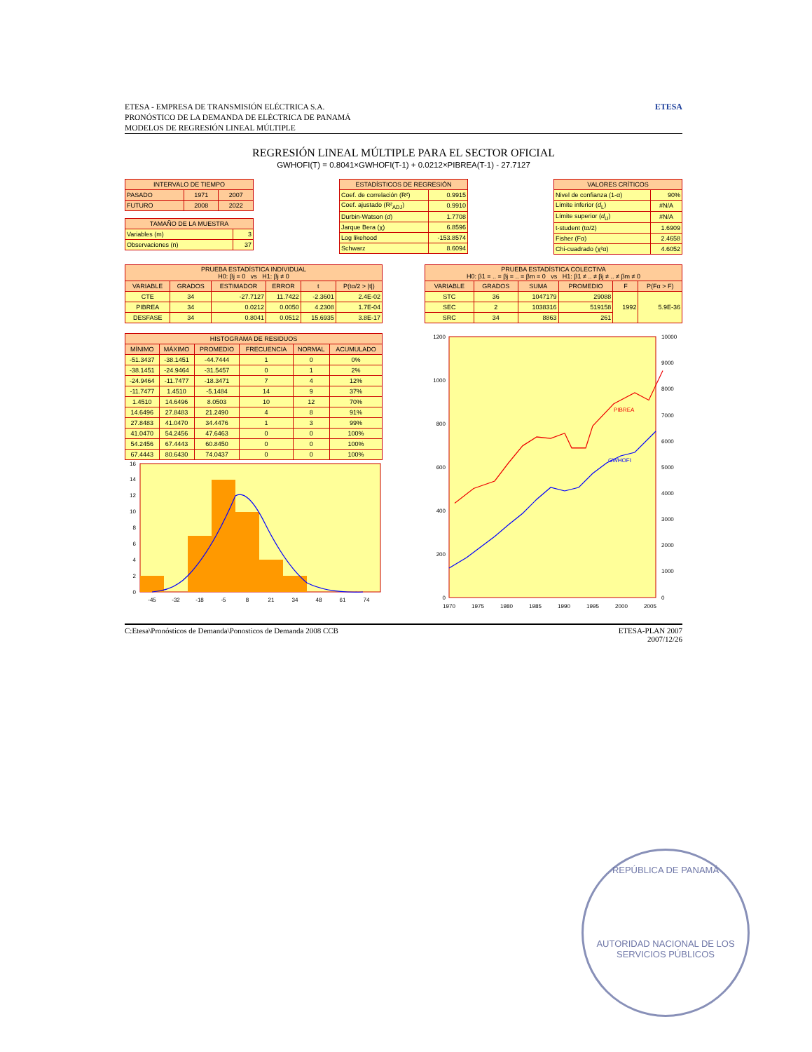ETESA - EMPRESA DE TRANSMISIÓN ELÉCTRICA S.A.
PRONÓSTICO DE LA DEMANDA DE ELÉCTRICA DE PANAMÁ
MODELOS DE REGRESIÓN LINEAL MÚLTIPLE
ETESA
REGRESIÓN LINEAL MÚLTIPLE PARA EL SECTOR OFICIAL
GWHOFI(T) = 0.8041×GWHOFI(T-1) + 0.0212×PIBREA(T-1) - 27.7127
| INTERVALO DE TIEMPO | | |
| --- | --- | --- |
| PASADO | 1971 | 2007 |
| FUTURO | 2008 | 2022 |
| TAMAÑO DE LA MUESTRA | |
| --- | --- |
| Variables (m) | 3 |
| Observaciones (n) | 37 |
| ESTADÍSTICOS DE REGRESIÓN | |
| --- | --- |
| Coef. de correlación (R²) | 0.9915 |
| Coef. ajustado (R²<sub>ADJ</sub>) | 0.9910 |
| Durbin-Watson ( d ) | 1.7708 |
| Jarque Bera (χ) | 6.8596 |
| Log likehood | -153.8574 |
| Schwarz | 8.6094 |
| VALORES CRÍTICOS | |
| --- | --- |
| Nivel de confianza (1-α) | 90% |
| Límite inferior ( d<sub>L</sub>) | #N/A |
| Límite superior ( d<sub>U</sub>) | #N/A |
| t-student (tα/2) | 1.6909 |
| Fisher (Fα) | 2.4658 |
| Chi-cuadrado (χ²α) | 4.6052 |
| PRUEBA ESTADÍSTICA INDIVIDUAL H0: βj = 0 vs H1: βj ≠ 0 | | | | | |
| --- | --- | --- | --- | --- | --- |
| VARIABLE | GRADOS | ESTIMADOR | ERROR | t | P(tα/2 > /t/) |
| CTE | 34 | -27.7127 | 11.7422 | -2.3601 | 2.4E-02 |
| PIBREA | 34 | 0.0212 | 0.0050 | 4.2308 | 1.7E-04 |
| DESFASE | 34 | 0.8041 | 0.0512 | 15.6935 | 3.8E-17 |
| PRUEBA ESTADÍSTICA COLECTIVA H0: β1 = .. = βj = .. = βm = 0 vs H1: β1 ≠ .. ≠ βj ≠ .. ≠ βm ≠ 0 | | | | | |
| --- | --- | --- | --- | --- | --- |
| VARIABLE | GRADOS | SUMA | PROMEDIO | F | P(Fα > F) |
| STC | 36 | 1047179 | 29088 | 1992 | 5.9E-36 |
| SEC | 2 | 1038316 | 519158 | | |
| SRC | 34 | 8863 | 261 | | |
| HISTOGRAMA DE RESIDUOS | | | | | |
| --- | --- | --- | --- | --- | --- |
| MÍNIMO | MÁXIMO | PROMEDIO | FRECUENCIA | NORMAL | ACUMULADO |
| -51.3437 | -38.1451 | -44.7444 | 1 | 0 | 0% |
| -38.1451 | -24.9464 | -31.5457 | 0 | 1 | 2% |
| -24.9464 | -11.7477 | -18.3471 | 7 | 4 | 12% |
| -11.7477 | 1.4510 | -5.1484 | 14 | 9 | 37% |
| 1.4510 | 14.6496 | 8.0503 | 10 | 12 | 70% |
| 14.6496 | 27.8483 | 21.2490 | 4 | 8 | 91% |
| 27.8483 | 41.0470 | 34.4476 | 1 | 3 | 99% |
| 41.0470 | 54.2456 | 47.6463 | 0 | 0 | 100% |
| 54.2456 | 67.4443 | 60.8450 | 0 | 0 | 100% |
| 67.4443 | 80.6430 | 74.0437 | 0 | 0 | 100% |
0
2
4
6
8
10
12
14
16
-45
-32
-18
-5
8
21
34
48
61
74
PIBREA
GWHOFI
0
200
400
600
800
1000
1200
0
1000
2000
3000
4000
5000
6000
7000
8000
9000
10000
1970
1975
1980
1985
1990
1995
2000
2005
C:Etesa\Pronósticos de Demanda\Ponosticos de Demanda 2008 CCB ETESA-PLAN 2007
2007/12/26
REPÚBLICA DE PANAMÁ
AUTORIDAD NACIONAL DE LOS SERVICIOS PÚBLICOS